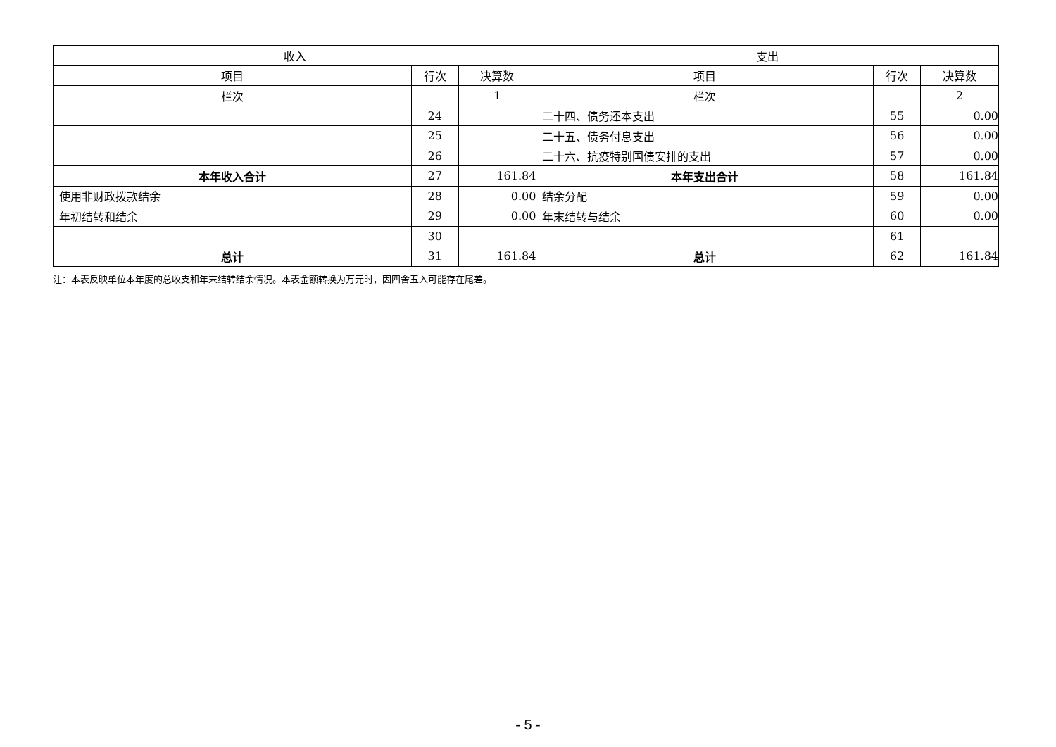| 收入 | | | 支出 | | |
| --- | --- | --- | --- | --- | --- |
| 项目 | 行次 | 决算数 | 项目 | 行次 | 决算数 |
| 栏次 | | 1 | 栏次 | | 2 |
| | 24 | | 二十四、债务还本支出 | 55 | 0.00 |
| | 25 | | 二十五、债务付息支出 | 56 | 0.00 |
| | 26 | | 二十六、抗疫特别国债安排的支出 | 57 | 0.00 |
| 本年收入合计 | 27 | 161.84 | 本年支出合计 | 58 | 161.84 |
| 使用非财政拨款结余 | 28 | 0.00 | 结余分配 | 59 | 0.00 |
| 年初结转和结余 | 29 | 0.00 | 年末结转与结余 | 60 | 0.00 |
| | 30 | | | 61 | |
| 总计 | 31 | 161.84 | 总计 | 62 | 161.84 |
注：本表反映单位本年度的总收支和年末结转结余情况。本表金额转换为万元时，因四舍五入可能存在尾差。
- 5 -